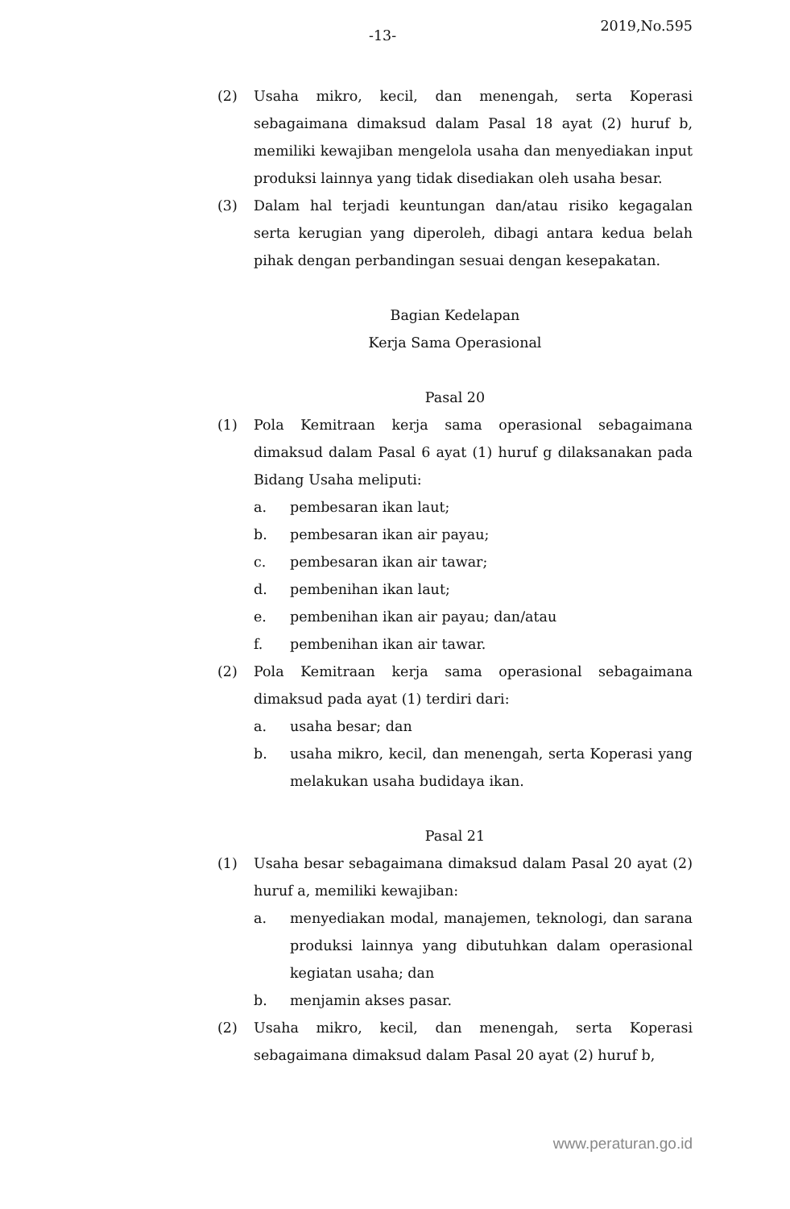-13- 2019,No.595
(2) Usaha mikro, kecil, dan menengah, serta Koperasi sebagaimana dimaksud dalam Pasal 18 ayat (2) huruf b, memiliki kewajiban mengelola usaha dan menyediakan input produksi lainnya yang tidak disediakan oleh usaha besar.
(3) Dalam hal terjadi keuntungan dan/atau risiko kegagalan serta kerugian yang diperoleh, dibagi antara kedua belah pihak dengan perbandingan sesuai dengan kesepakatan.
Bagian Kedelapan
Kerja Sama Operasional
Pasal 20
(1) Pola Kemitraan kerja sama operasional sebagaimana dimaksud dalam Pasal 6 ayat (1) huruf g dilaksanakan pada Bidang Usaha meliputi:
a. pembesaran ikan laut;
b. pembesaran ikan air payau;
c. pembesaran ikan air tawar;
d. pembenihan ikan laut;
e. pembenihan ikan air payau; dan/atau
f. pembenihan ikan air tawar.
(2) Pola Kemitraan kerja sama operasional sebagaimana dimaksud pada ayat (1) terdiri dari:
a. usaha besar; dan
b. usaha mikro, kecil, dan menengah, serta Koperasi yang melakukan usaha budidaya ikan.
Pasal 21
(1) Usaha besar sebagaimana dimaksud dalam Pasal 20 ayat (2) huruf a, memiliki kewajiban:
a. menyediakan modal, manajemen, teknologi, dan sarana produksi lainnya yang dibutuhkan dalam operasional kegiatan usaha; dan
b. menjamin akses pasar.
(2) Usaha mikro, kecil, dan menengah, serta Koperasi sebagaimana dimaksud dalam Pasal 20 ayat (2) huruf b,
www.peraturan.go.id